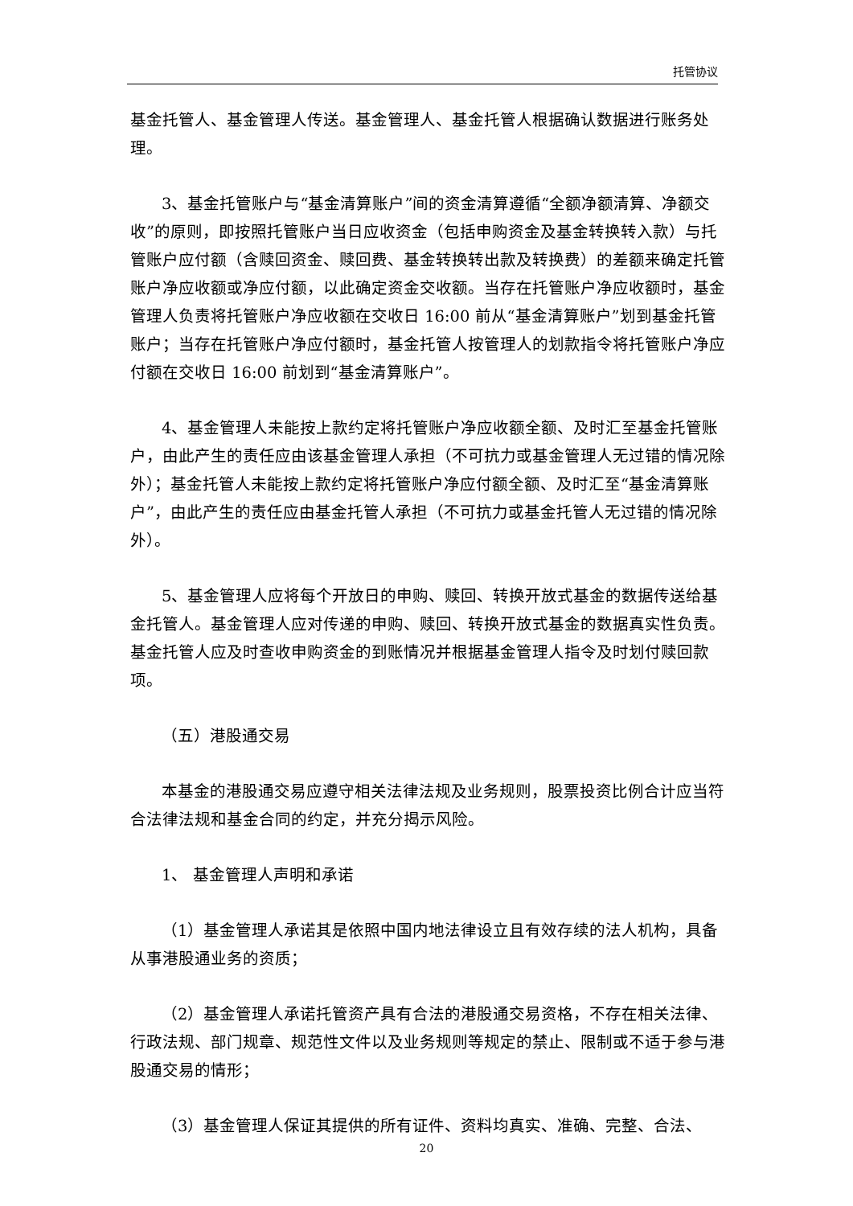托管协议
基金托管人、基金管理人传送。基金管理人、基金托管人根据确认数据进行账务处理。
3、基金托管账户与“基金清算账户”间的资金清算遵循“全额净额清算、净额交收”的原则，即按照托管账户当日应收资金（包括申购资金及基金转换转入款）与托管账户应付额（含赎回资金、赎回费、基金转换转出款及转换费）的差额来确定托管账户净应收额或净应付额，以此确定资金交收额。当存在托管账户净应收额时，基金管理人负责将托管账户净应收额在交收日 16:00 前从“基金清算账户”划到基金托管账户；当存在托管账户净应付额时，基金托管人按管理人的划款指令将托管账户净应付额在交收日 16:00 前划到“基金清算账户”。
4、基金管理人未能按上款约定将托管账户净应收额全额、及时汇至基金托管账户，由此产生的责任应由该基金管理人承担（不可抗力或基金管理人无过错的情况除外）；基金托管人未能按上款约定将托管账户净应付额全额、及时汇至“基金清算账户”，由此产生的责任应由基金托管人承担（不可抗力或基金托管人无过错的情况除外）。
5、基金管理人应将每个开放日的申购、赎回、转换开放式基金的数据传送给基金托管人。基金管理人应对传递的申购、赎回、转换开放式基金的数据真实性负责。基金托管人应及时查收申购资金的到账情况并根据基金管理人指令及时划付赎回款项。
（五）港股通交易
本基金的港股通交易应遵守相关法律法规及业务规则，股票投资比例合计应当符合法律法规和基金合同的约定，并充分揭示风险。
1、 基金管理人声明和承诺
（1）基金管理人承诺其是依照中国内地法律设立且有效存续的法人机构，具备从事港股通业务的资质；
（2）基金管理人承诺托管资产具有合法的港股通交易资格，不存在相关法律、行政法规、部门规章、规范性文件以及业务规则等规定的禁止、限制或不适于参与港股通交易的情形；
（3）基金管理人保证其提供的所有证件、资料均真实、准确、完整、合法、
20